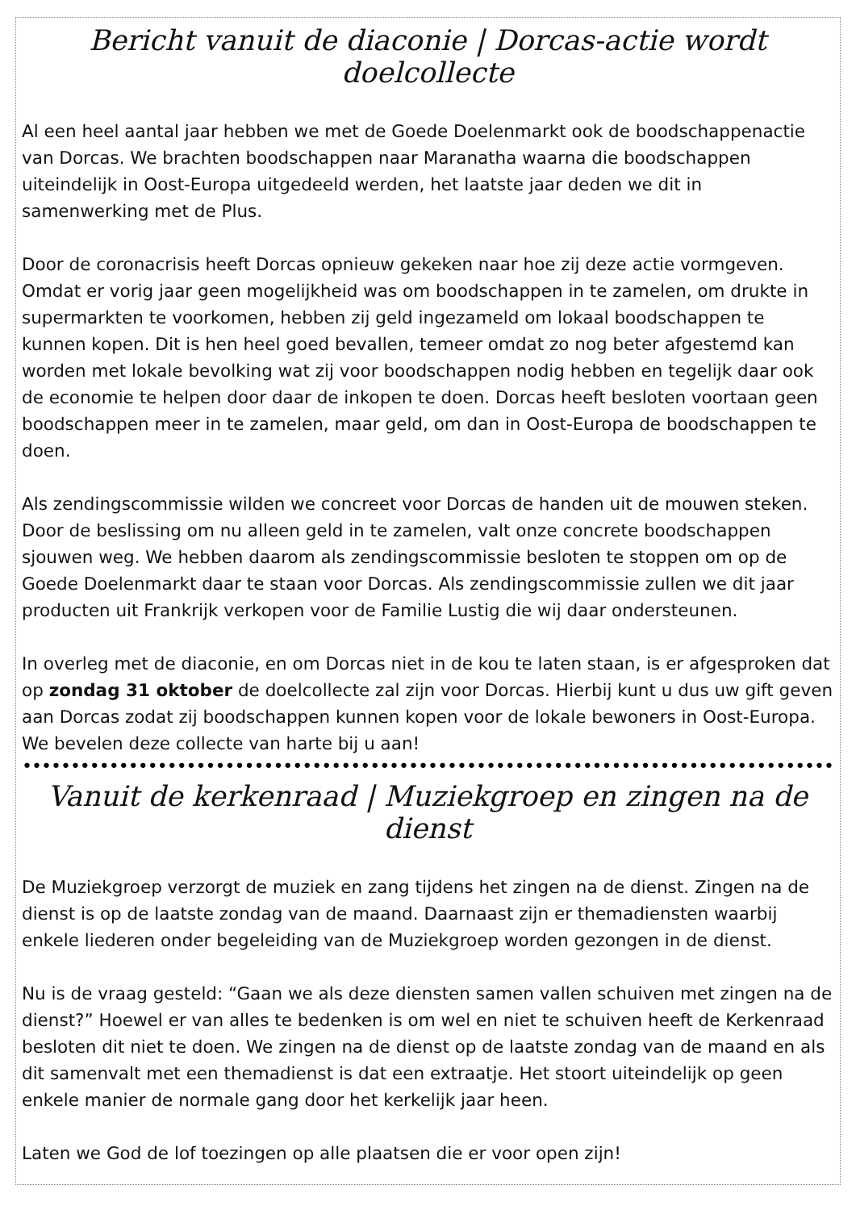Bericht vanuit de diaconie | Dorcas-actie wordt doelcollecte
Al een heel aantal jaar hebben we met de Goede Doelenmarkt ook de boodschappenactie van Dorcas. We brachten boodschappen naar Maranatha waarna die boodschappen uiteindelijk in Oost-Europa uitgedeeld werden, het laatste jaar deden we dit in samenwerking met de Plus.
Door de coronacrisis heeft Dorcas opnieuw gekeken naar hoe zij deze actie vormgeven. Omdat er vorig jaar geen mogelijkheid was om boodschappen in te zamelen, om drukte in supermarkten te voorkomen, hebben zij geld ingezameld om lokaal boodschappen te kunnen kopen. Dit is hen heel goed bevallen, temeer omdat zo nog beter afgestemd kan worden met lokale bevolking wat zij voor boodschappen nodig hebben en tegelijk daar ook de economie te helpen door daar de inkopen te doen. Dorcas heeft besloten voortaan geen boodschappen meer in te zamelen, maar geld, om dan in Oost-Europa de boodschappen te doen.
Als zendingscommissie wilden we concreet voor Dorcas de handen uit de mouwen steken. Door de beslissing om nu alleen geld in te zamelen, valt onze concrete boodschappen sjouwen weg. We hebben daarom als zendingscommissie besloten te stoppen om op de Goede Doelenmarkt daar te staan voor Dorcas. Als zendingscommissie zullen we dit jaar producten uit Frankrijk verkopen voor de Familie Lustig die wij daar ondersteunen.
In overleg met de diaconie, en om Dorcas niet in de kou te laten staan, is er afgesproken dat op zondag 31 oktober de doelcollecte zal zijn voor Dorcas. Hierbij kunt u dus uw gift geven aan Dorcas zodat zij boodschappen kunnen kopen voor de lokale bewoners in Oost-Europa.
We bevelen deze collecte van harte bij u aan!
••••••••••••••••••••••••••••••••••••••••••••••••••••••••••••••••••••••••••••••••••••••••••••••••••••••••
Vanuit de kerkenraad | Muziekgroep en zingen na de dienst
De Muziekgroep verzorgt de muziek en zang tijdens het zingen na de dienst. Zingen na de dienst is op de laatste zondag van de maand. Daarnaast zijn er themadiensten waarbij enkele liederen onder begeleiding van de Muziekgroep worden gezongen in de dienst.
Nu is de vraag gesteld: “Gaan we als deze diensten samen vallen schuiven met zingen na de dienst?” Hoewel er van alles te bedenken is om wel en niet te schuiven heeft de Kerkenraad besloten dit niet te doen. We zingen na de dienst op de laatste zondag van de maand en als dit samenvalt met een themadienst is dat een extraatje. Het stoort uiteindelijk op geen enkele manier de normale gang door het kerkelijk jaar heen.
Laten we God de lof toezingen op alle plaatsen die er voor open zijn!